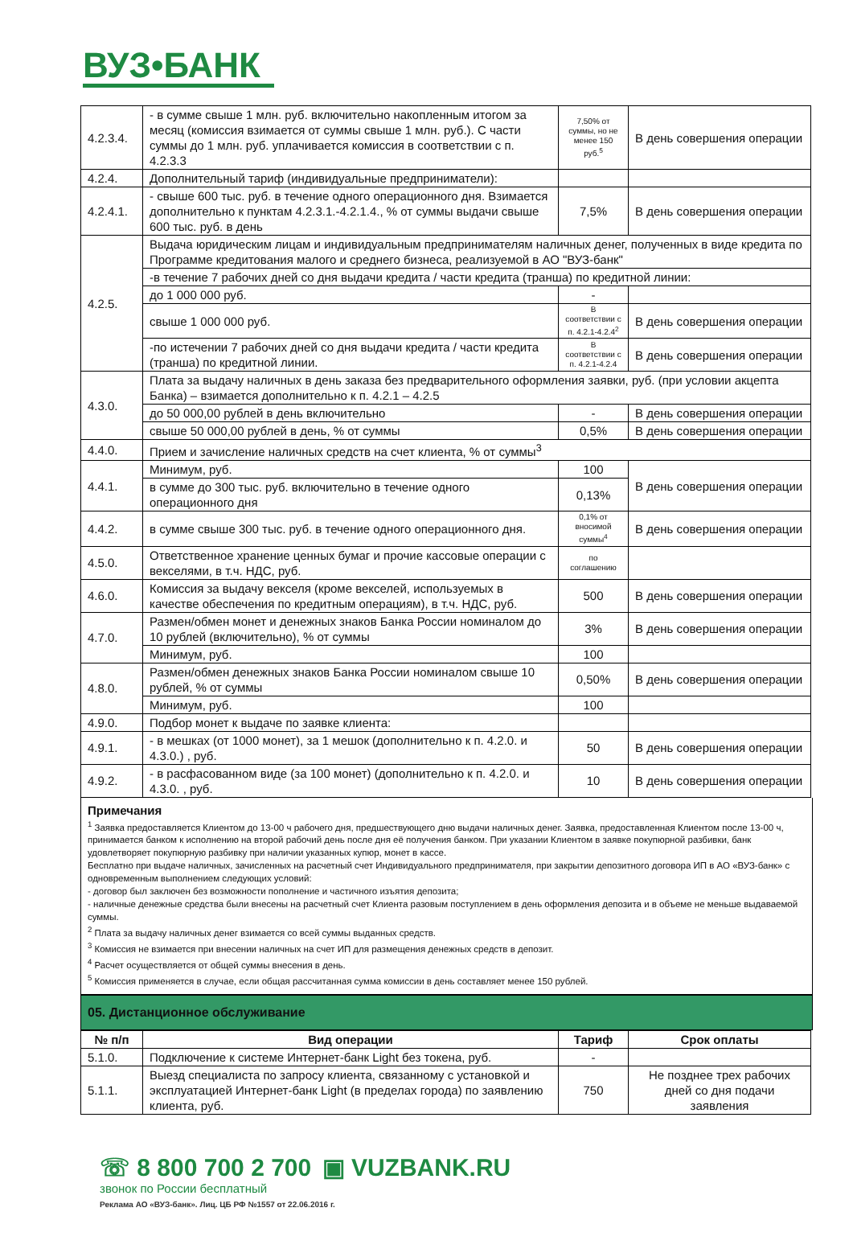ВУЗ•БАНК
| 4.2.3.4. | - в сумме свыше 1 млн. руб. включительно накопленным итогом за месяц (комиссия взимается от суммы свыше 1 млн. руб.). С части суммы до 1 млн. руб. уплачивается комиссия в соответствии с п. 4.2.3.3 | 7,50% от суммы, но не менее 150 руб.<sup>5</sup> | В день совершения операции |
| 4.2.4. | Дополнительный тариф (индивидуальные предприниматели): | | |
| 4.2.4.1. | - свыше 600 тыс. руб. в течение одного операционного дня. Взимается дополнительно к пунктам 4.2.3.1.-4.2.1.4., % от суммы выдачи свыше 600 тыс. руб. в день | 7,5% | В день совершения операции |
| 4.2.5. | Выдача юридическим лицам и индивидуальным предпринимателям наличных денег, полученных в виде кредита по Программе кредитования малого и среднего бизнеса, реализуемой в АО "ВУЗ-банк" | | |
| | -в течение 7 рабочих дней со дня выдачи кредита / части кредита (транша) по кредитной линии: | | |
| | до 1 000 000 руб. | - | |
| | свыше 1 000 000 руб. | В соответствии с п. 4.2.1-4.2.4<sup>2</sup> | В день совершения операции |
| | -по истечении 7 рабочих дней со дня выдачи кредита / части кредита (транша) по кредитной линии. | В соответствии с п. 4.2.1-4.2.4 | В день совершения операции |
| 4.3.0. | Плата за выдачу наличных в день заказа без предварительного оформления заявки, руб. (при условии акцепта Банка) – взимается дополнительно к п. 4.2.1 – 4.2.5 | | |
| | до 50 000,00 рублей в день включительно | - | В день совершения операции |
| | свыше 50 000,00 рублей в день, % от суммы | 0,5% | В день совершения операции |
| 4.4.0. | Прием и зачисление наличных средств на счет клиента, % от суммы<sup>3</sup> | | |
| 4.4.1. | Минимум, руб. | 100 | В день совершения операции |
| | в сумме до 300 тыс. руб. включительно в течение одного операционного дня | 0,13% | |
| 4.4.2. | в сумме свыше 300 тыс. руб. в течение одного операционного дня. | 0,1% от вносимой суммы<sup>4</sup> | В день совершения операции |
| 4.5.0. | Ответственное хранение ценных бумаг и прочие кассовые операции с векселями, в т.ч. НДС, руб. | по соглашению | |
| 4.6.0. | Комиссия за выдачу векселя (кроме векселей, используемых в качестве обеспечения по кредитным операциям), в т.ч. НДС, руб. | 500 | В день совершения операции |
| 4.7.0. | Размен/обмен монет и денежных знаков Банка России номиналом до 10 рублей (включительно), % от суммы | 3% | В день совершения операции |
| | Минимум, руб. | 100 | |
| 4.8.0. | Размен/обмен денежных знаков Банка России номиналом свыше 10 рублей, % от суммы | 0,50% | В день совершения операции |
| | Минимум, руб. | 100 | |
| 4.9.0. | Подбор монет к выдаче по заявке клиента: | | |
| 4.9.1. | - в мешках (от 1000 монет), за 1 мешок (дополнительно к п. 4.2.0. и 4.3.0.) , руб. | 50 | В день совершения операции |
| 4.9.2. | - в расфасованном виде (за 100 монет) (дополнительно к п. 4.2.0. и 4.3.0. , руб. | 10 | В день совершения операции |
Примечания
<sup>1</sup> Заявка предоставляется Клиентом до 13-00 ч рабочего дня, предшествующего дню выдачи наличных денег. Заявка, предоставленная Клиентом после 13-00 ч, принимается банком к исполнению на второй рабочий день после дня её получения банком. При указании Клиентом в заявке покупюрной разбивки, банк удовлетворяет покупюрную разбивку при наличии указанных купюр, монет в кассе.
Бесплатно при выдаче наличных, зачисленных на расчетный счет Индивидуального предпринимателя, при закрытии депозитного договора ИП в АО «ВУЗ-банк» с одновременным выполнением следующих условий:
- договор был заключен без возможности пополнение и частичного изъятия депозита;
- наличные денежные средства были внесены на расчетный счет Клиента разовым поступлением в день оформления депозита и в объеме не меньше выдаваемой суммы.
<sup>2</sup> Плата за выдачу наличных денег взимается со всей суммы выданных средств.
<sup>3</sup> Комиссия не взимается при внесении наличных на счет ИП для размещения денежных средств в депозит.
<sup>4</sup> Расчет осуществляется от общей суммы внесения в день.
<sup>5</sup> Комиссия применяется в случае, если общая рассчитанная сумма комиссии в день составляет менее 150 рублей.
05. Дистанционное обслуживание
| № п/п | Вид операции | Тариф | Срок оплаты |
| --- | --- | --- | --- |
| 5.1.0. | Подключение к системе Интернет-банк Light без токена, руб. | - | |
| 5.1.1. | Выезд специалиста по запросу клиента, связанному с установкой и эксплуатацией Интернет-банк Light (в пределах города) по заявлению клиента, руб. | 750 | Не позднее трех рабочих дней со дня подачи заявления |
☏ 8 800 700 2 700 ▣ VUZBANK.RU
звонок по России бесплатный
Реклама АО «ВУЗ-банк». Лиц. ЦБ РФ №1557 от 22.06.2016 г.